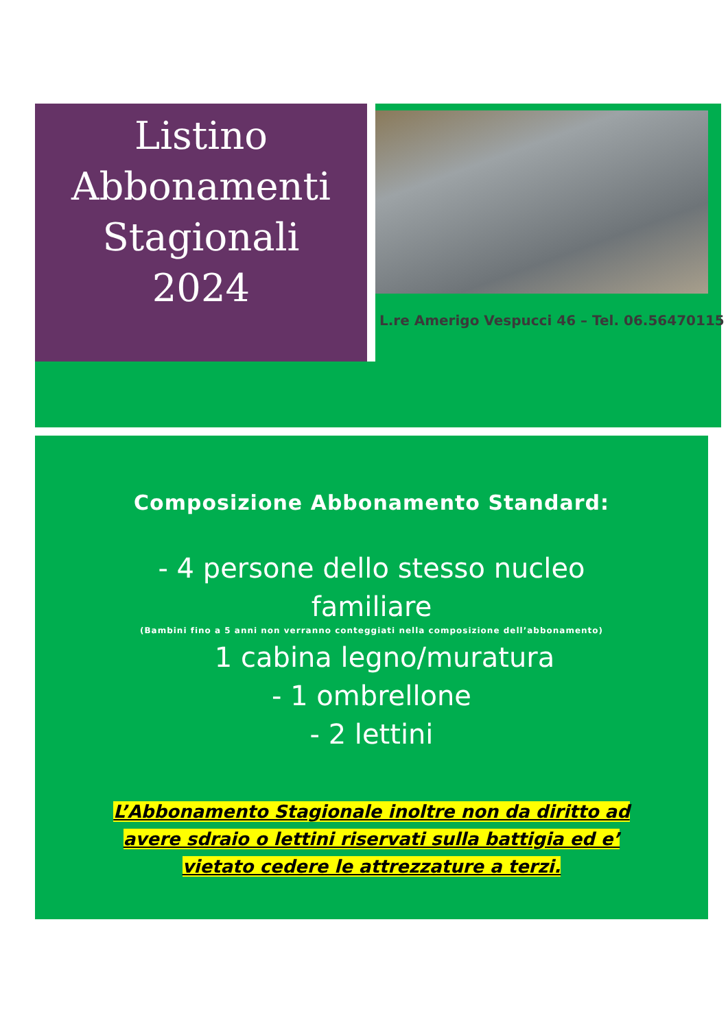Listino
Abbonamenti
Stagionali
2024
L.re Amerigo Vespucci 46 – Tel. 06.56470115
Composizione Abbonamento Standard:
- 4 persone dello stesso nucleo
familiare
(Bambini fino a 5 anni non verranno conteggiati nella composizione dell’abbonamento)
1 cabina legno/muratura
- 1 ombrellone
- 2 lettini
L’Abbonamento Stagionale inoltre non da diritto ad
avere sdraio o lettini riservati sulla battigia ed e’
vietato cedere le attrezzature a terzi.